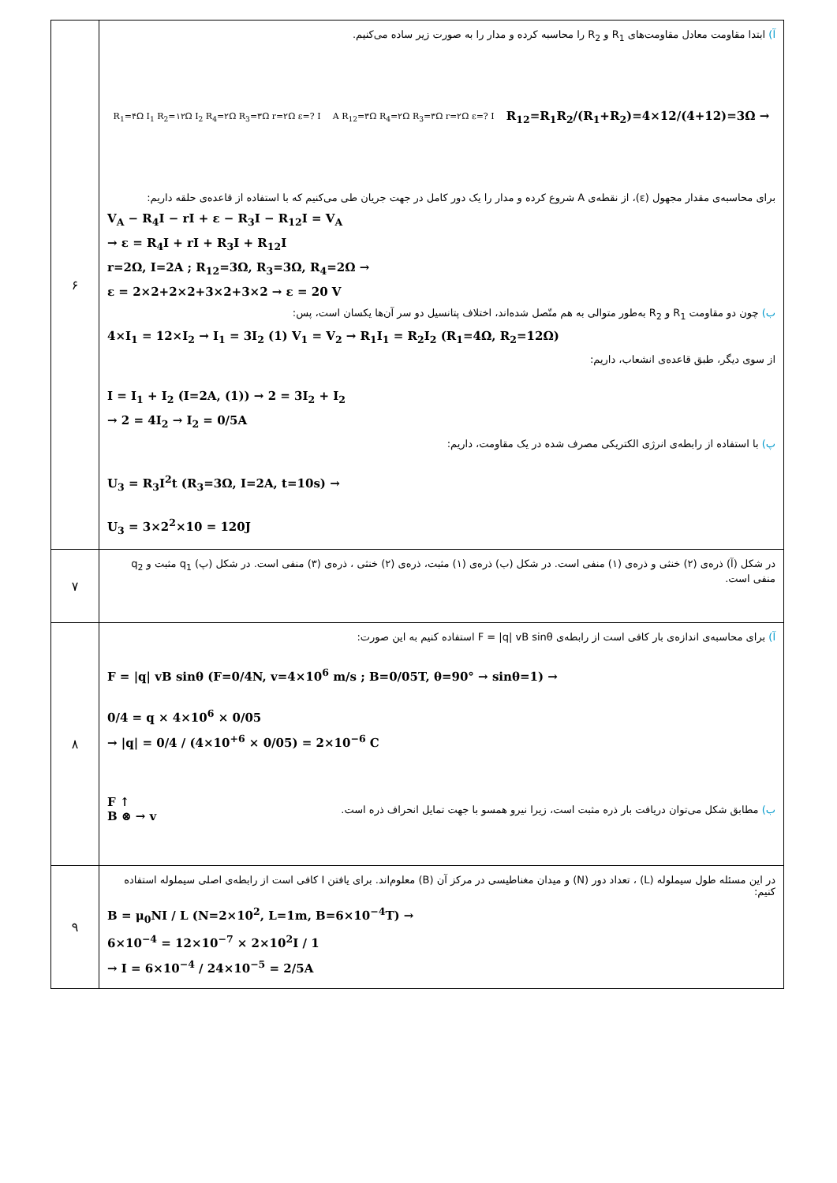| ۶ | آ) ابتدا مقاومت معادل مقاومت‌های R<sub>1</sub> و R<sub>2</sub> را محاسبه کرده و مدار را به صورت زیر ساده می‌کنیم. R<sub>1</sub>=۴Ω I<sub>1</sub> R<sub>2</sub>=۱۲Ω I<sub>2</sub> R<sub>4</sub>=۲Ω R<sub>3</sub>=۳Ω r=۲Ω ε=? I A R<sub>12</sub>=۳Ω R<sub>4</sub>=۲Ω R<sub>3</sub>=۳Ω r=۲Ω ε=? I R<sub>12</sub>=R<sub>1</sub>R<sub>2</sub>/(R<sub>1</sub>+R<sub>2</sub>)=4×12/(4+12)=3Ω → برای محاسبه‌ی مقدار مجهول (ε)، از نقطه‌ی A شروع کرده و مدار را یک دور کامل در جهت جریان طی می‌کنیم که با استفاده از قاعده‌ی حلقه داریم: V<sub>A</sub> − R<sub>4</sub>I − rI + ε − R<sub>3</sub>I − R<sub>12</sub>I = V<sub>A</sub> → ε = R<sub>4</sub>I + rI + R<sub>3</sub>I + R<sub>12</sub>I r=2Ω, I=2A ; R<sub>12</sub>=3Ω, R<sub>3</sub>=3Ω, R<sub>4</sub>=2Ω → ε = 2×2+2×2+3×2+3×2 → ε = 20 V ب) چون دو مقاومت R<sub>1</sub> و R<sub>2</sub> به‌طور متوالی به هم متّصل شده‌اند، اختلاف پتانسیل دو سر آن‌ها یکسان است، پس: 4×I<sub>1</sub> = 12×I<sub>2</sub> → I<sub>1</sub> = 3I<sub>2</sub> (1) V<sub>1</sub> = V<sub>2</sub> → R<sub>1</sub>I<sub>1</sub> = R<sub>2</sub>I<sub>2</sub> (R<sub>1</sub>=4Ω, R<sub>2</sub>=12Ω) از سوی دیگر، طبق قاعده‌ی انشعاب، داریم: I = I<sub>1</sub> + I<sub>2</sub> (I=2A, (1)) → 2 = 3I<sub>2</sub> + I<sub>2</sub> → 2 = 4I<sub>2</sub> → I<sub>2</sub> = 0/5A پ) با استفاده از رابطه‌ی انرژی الکتریکی مصرف شده در یک مقاومت، داریم: U<sub>3</sub> = R<sub>3</sub>I<sup>2</sup>t (R<sub>3</sub>=3Ω, I=2A, t=10s) → U<sub>3</sub> = 3×2<sup>2</sup>×10 = 120J |
| ۷ | در شکل (آ) ذره‌ی (۲) خنثی و ذره‌ی (۱) منفی است. در شکل (ب) ذره‌ی (۱) مثبت، ذره‌ی (۲) خنثی ، ذره‌ی (۳) منفی است. در شکل (پ) q<sub>1</sub> مثبت و q<sub>2</sub> منفی است. |
| ۸ | آ) برای محاسبه‌ی اندازه‌ی بار کافی است از رابطه‌ی F = /q/ vB sinθ استفاده کنیم به این صورت: F = /q/ vB sinθ (F=0/4N, v=4×10<sup>6</sup> m/s ; B=0/05T, θ=90° → sinθ=1) → 0/4 = q × 4×10<sup>6</sup> × 0/05 → /q/ = 0/4 / (4×10<sup>+6</sup> × 0/05) = 2×10<sup>−6</sup> C F ↑ B ⊗ → v ب) مطابق شکل می‌توان دریافت بار ذره مثبت است، زیرا نیرو همسو با جهت تمایل انحراف ذره است. |
| ۹ | در این مسئله طول سیملوله (L) ، تعداد دور (N) و میدان مغناطیسی در مرکز آن (B) معلوم‌اند. برای یافتن I کافی است از رابطه‌ی اصلی سیملوله استفاده کنیم: B = μ<sub>0</sub>NI / L (N=2×10<sup>2</sup>, L=1m, B=6×10<sup>−4</sup>T) → 6×10<sup>−4</sup> = 12×10<sup>−7</sup> × 2×10<sup>2</sup>I / 1 → I = 6×10<sup>−4</sup> / 24×10<sup>−5</sup> = 2/5A |